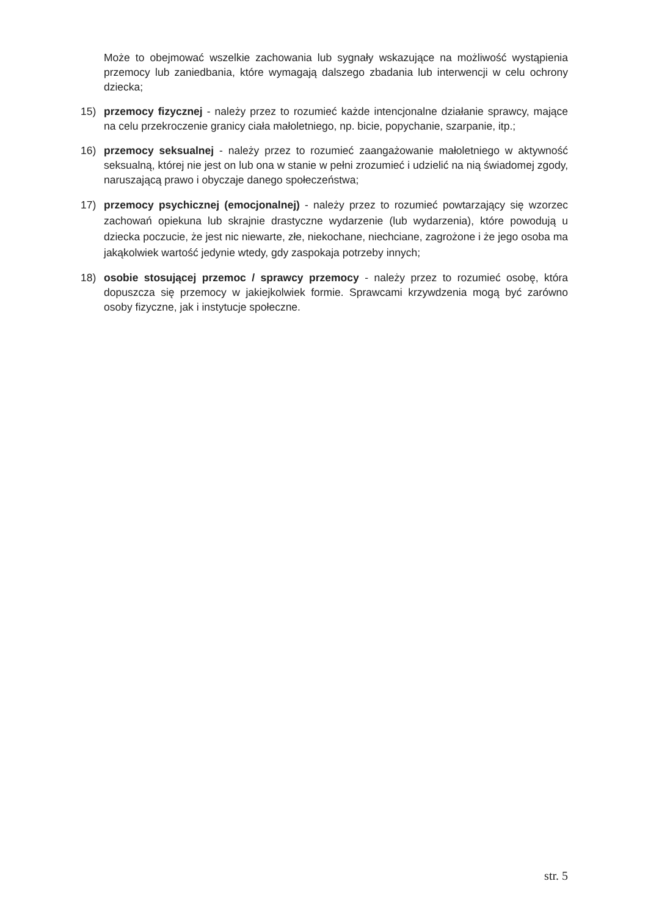Może to obejmować wszelkie zachowania lub sygnały wskazujące na możliwość wystąpienia przemocy lub zaniedbania, które wymagają dalszego zbadania lub interwencji w celu ochrony dziecka;
15) przemocy fizycznej - należy przez to rozumieć każde intencjonalne działanie sprawcy, mające na celu przekroczenie granicy ciała małoletniego, np. bicie, popychanie, szarpanie, itp.;
16) przemocy seksualnej - należy przez to rozumieć zaangażowanie małoletniego w aktywność seksualną, której nie jest on lub ona w stanie w pełni zrozumieć i udzielić na nią świadomej zgody, naruszającą prawo i obyczaje danego społeczeństwa;
17) przemocy psychicznej (emocjonalnej) - należy przez to rozumieć powtarzający się wzorzec zachowań opiekuna lub skrajnie drastyczne wydarzenie (lub wydarzenia), które powodują u dziecka poczucie, że jest nic niewarte, złe, niekochane, niechciane, zagrożone i że jego osoba ma jakąkolwiek wartość jedynie wtedy, gdy zaspokaja potrzeby innych;
18) osobie stosującej przemoc / sprawcy przemocy - należy przez to rozumieć osobę, która dopuszcza się przemocy w jakiejkolwiek formie. Sprawcami krzywdzenia mogą być zarówno osoby fizyczne, jak i instytucje społeczne.
str. 5